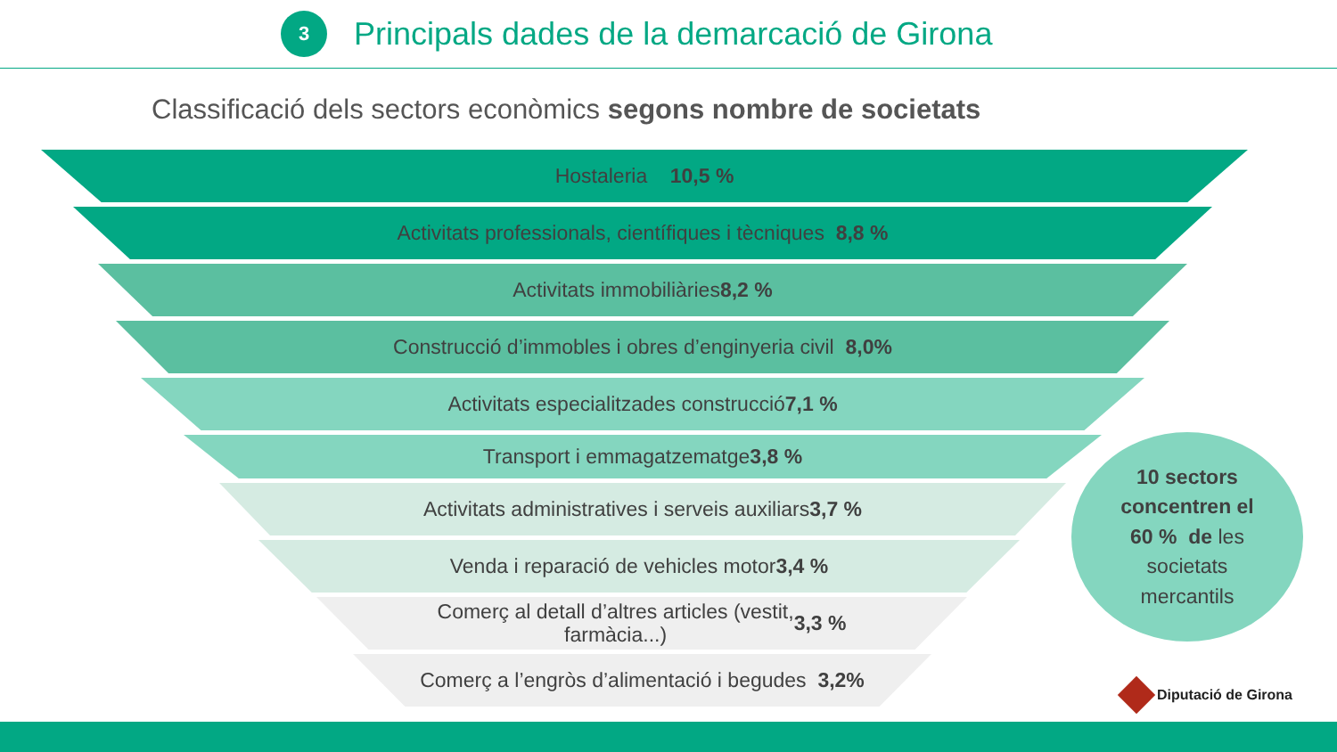3
Principals dades de la demarcació de Girona
Classificació dels sectors econòmics segons nombre de societats
Hostaleria 10,5 %
Activitats professionals, científiques i tècniques 8,8 %
Activitats immobiliàries 8,2 %
Construcció d’immobles i obres d’enginyeria civil 8,0%
Activitats especialitzades construcció 7,1 %
Transport i emmagatzematge 3,8 %
Activitats administratives i serveis auxiliars 3,7 %
Venda i reparació de vehicles motor 3,4 %
Comerç al detall d’altres articles (vestit,
farmàcia...) 3,3 %
Comerç a l’engròs d’alimentació i begudes 3,2%
10 sectors
concentren el
60 % de les
societats
mercantils
Diputació de Girona